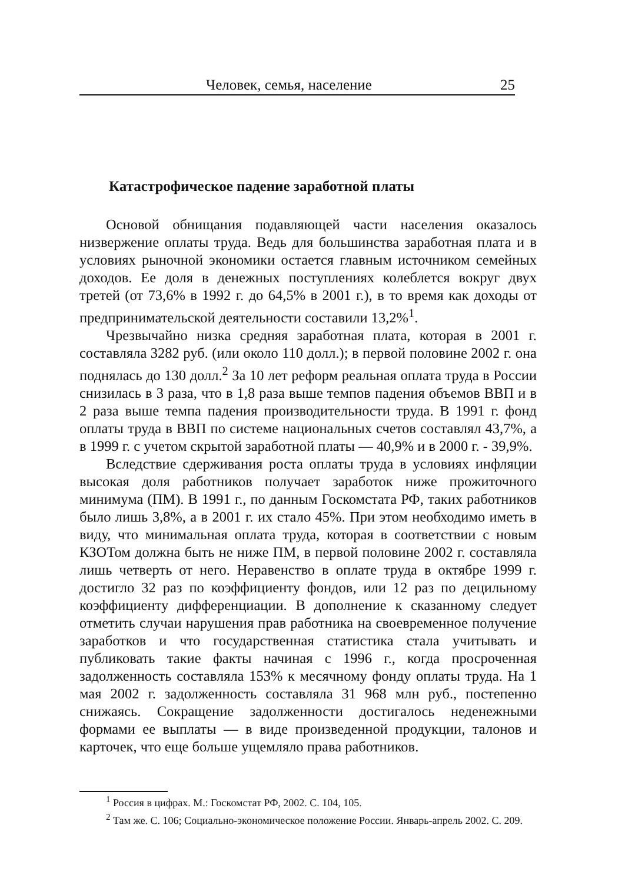Человек, семья, население 25
Катастрофическое падение заработной платы
Основой обнищания подавляющей части населения оказалось низвержение оплаты труда. Ведь для большинства заработная плата и в условиях рыночной экономики остается главным источником семейных доходов. Ее доля в денежных поступлениях колеблется вокруг двух третей (от 73,6% в 1992 г. до 64,5% в 2001 г.), в то время как доходы от предпринимательской деятельности составили 13,2%<sup>1</sup>.
Чрезвычайно низка средняя заработная плата, которая в 2001 г. составляла 3282 руб. (или около 110 долл.); в первой половине 2002 г. она поднялась до 130 долл.<sup>2</sup> За 10 лет реформ реальная оплата труда в России снизилась в 3 раза, что в 1,8 раза выше темпов падения объемов ВВП и в 2 раза выше темпа падения производительности труда. В 1991 г. фонд оплаты труда в ВВП по системе национальных счетов составлял 43,7%, а в 1999 г. с учетом скрытой заработной платы — 40,9% и в 2000 г. - 39,9%.
Вследствие сдерживания роста оплаты труда в условиях инфляции высокая доля работников получает заработок ниже прожиточного минимума (ПМ). В 1991 г., по данным Госкомстата РФ, таких работников было лишь 3,8%, а в 2001 г. их стало 45%. При этом необходимо иметь в виду, что минимальная оплата труда, которая в соответствии с новым КЗОТом должна быть не ниже ПМ, в первой половине 2002 г. составляла лишь четверть от него. Неравенство в оплате труда в октябре 1999 г. достигло 32 раз по коэффициенту фондов, или 12 раз по децильному коэффициенту дифференциации. В дополнение к сказанному следует отметить случаи нарушения прав работника на своевременное получение заработков и что государственная статистика стала учитывать и публиковать такие факты начиная с 1996 г., когда просроченная задолженность составляла 153% к месячному фонду оплаты труда. На 1 мая 2002 г. задолженность составляла 31 968 млн руб., постепенно снижаясь. Сокращение задолженности достигалось неденежными формами ее выплаты — в виде произведенной продукции, талонов и карточек, что еще больше ущемляло права работников.
<sup>1</sup> Россия в цифрах. М.: Госкомстат РФ, 2002. С. 104, 105.
<sup>2</sup> Там же. С. 106; Социально-экономическое положение России. Январь-апрель 2002. С. 209.